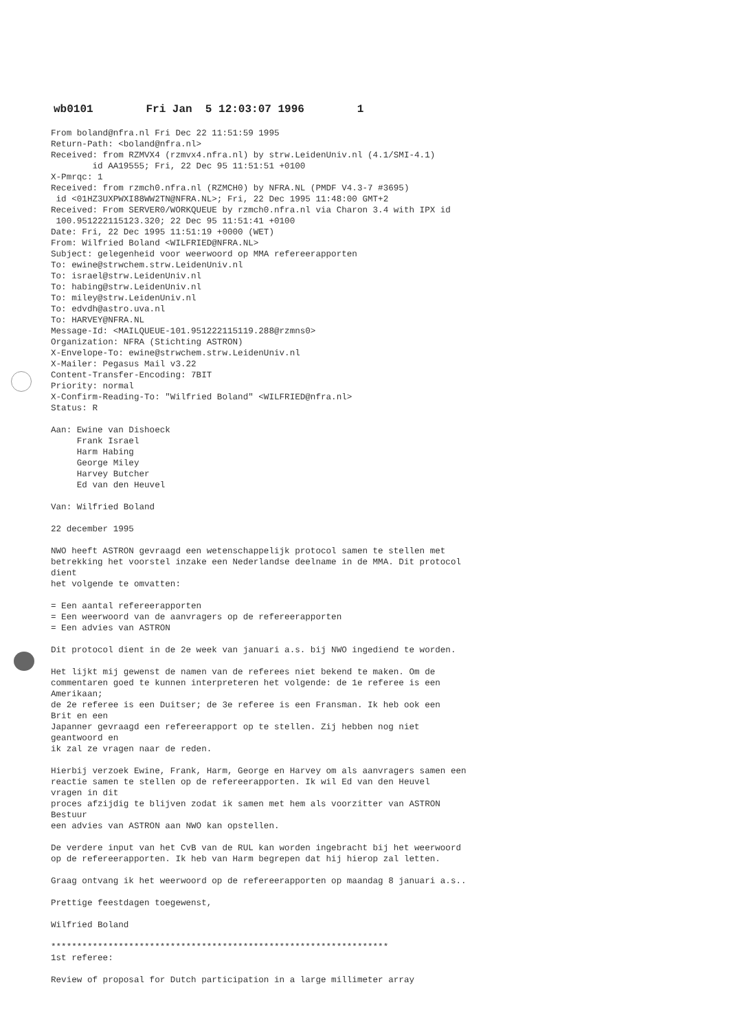wb0101 Fri Jan 5 12:03:07 1996 1
From boland@nfra.nl Fri Dec 22 11:51:59 1995
Return-Path: <boland@nfra.nl>
Received: from RZMVX4 (rzmvx4.nfra.nl) by strw.LeidenUniv.nl (4.1/SMI-4.1)
        id AA19555; Fri, 22 Dec 95 11:51:51 +0100
X-Pmrqc: 1
Received: from rzmch0.nfra.nl (RZMCH0) by NFRA.NL (PMDF V4.3-7 #3695)
 id <01HZ3UXPWXI88WW2TN@NFRA.NL>; Fri, 22 Dec 1995 11:48:00 GMT+2
Received: From SERVER0/WORKQUEUE by rzmch0.nfra.nl via Charon 3.4 with IPX id
 100.951222115123.320; 22 Dec 95 11:51:41 +0100
Date: Fri, 22 Dec 1995 11:51:19 +0000 (WET)
From: Wilfried Boland <WILFRIED@NFRA.NL>
Subject: gelegenheid voor weerwoord op MMA refereerapporten
To: ewine@strwchem.strw.LeidenUniv.nl
To: israel@strw.LeidenUniv.nl
To: habing@strw.LeidenUniv.nl
To: miley@strw.LeidenUniv.nl
To: edvdh@astro.uva.nl
To: HARVEY@NFRA.NL
Message-Id: <MAILQUEUE-101.951222115119.288@rzmns0>
Organization: NFRA (Stichting ASTRON)
X-Envelope-To: ewine@strwchem.strw.LeidenUniv.nl
X-Mailer: Pegasus Mail v3.22
Content-Transfer-Encoding: 7BIT
Priority: normal
X-Confirm-Reading-To: "Wilfried Boland" <WILFRIED@nfra.nl>
Status: R

Aan: Ewine van Dishoeck
     Frank Israel
     Harm Habing
     George Miley
     Harvey Butcher
     Ed van den Heuvel

Van: Wilfried Boland

22 december 1995

NWO heeft ASTRON gevraagd een wetenschappelijk protocol samen te stellen met
betrekking het voorstel inzake een Nederlandse deelname in de MMA. Dit protocol
dient
het volgende te omvatten:

= Een aantal refereerapporten
= Een weerwoord van de aanvragers op de refereerapporten
= Een advies van ASTRON

Dit protocol dient in de 2e week van januari a.s. bij NWO ingediend te worden.

Het lijkt mij gewenst de namen van de referees niet bekend te maken. Om de
commentaren goed te kunnen interpreteren het volgende: de 1e referee is een
Amerikaan;
de 2e referee is een Duitser; de 3e referee is een Fransman. Ik heb ook een
Brit en een
Japanner gevraagd een refereerapport op te stellen. Zij hebben nog niet
geantwoord en
ik zal ze vragen naar de reden.

Hierbij verzoek Ewine, Frank, Harm, George en Harvey om als aanvragers samen een
reactie samen te stellen op de refereerapporten. Ik wil Ed van den Heuvel
vragen in dit
proces afzijdig te blijven zodat ik samen met hem als voorzitter van ASTRON
Bestuur
een advies van ASTRON aan NWO kan opstellen.

De verdere input van het CvB van de RUL kan worden ingebracht bij het weerwoord
op de refereerapporten. Ik heb van Harm begrepen dat hij hierop zal letten.

Graag ontvang ik het weerwoord op de refereerapporten op maandag 8 januari a.s..

Prettige feestdagen toegewenst,

Wilfried Boland

*****************************************************************
1st referee:

Review of proposal for Dutch participation in a large millimeter array